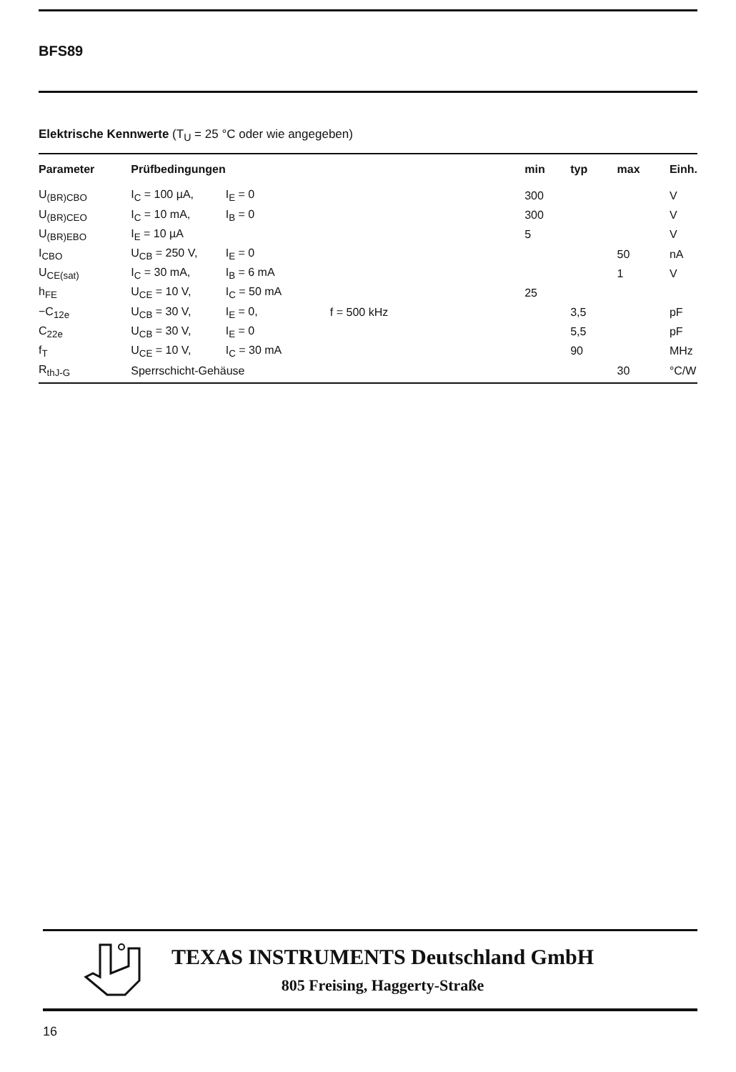BFS89
Elektrische Kennwerte (T<sub>U</sub> = 25 °C oder wie angegeben)
| Parameter | Prüfbedingungen | | | min | typ | max | Einh. |
| --- | --- | --- | --- | --- | --- | --- | --- |
| U<sub>(BR)CBO</sub> | I<sub>C</sub> = 100 µA, | I<sub>E</sub> = 0 | | 300 | | | V |
| U<sub>(BR)CEO</sub> | I<sub>C</sub> = 10 mA, | I<sub>B</sub> = 0 | | 300 | | | V |
| U<sub>(BR)EBO</sub> | I<sub>E</sub> = 10 µA | | | 5 | | | V |
| I<sub>CBO</sub> | U<sub>CB</sub> = 250 V, | I<sub>E</sub> = 0 | | | | 50 | nA |
| U<sub>CE(sat)</sub> | I<sub>C</sub> = 30 mA, | I<sub>B</sub> = 6 mA | | | | 1 | V |
| h<sub>FE</sub> | U<sub>CE</sub> = 10 V, | I<sub>C</sub> = 50 mA | | 25 | | | |
| −C<sub>12e</sub> | U<sub>CB</sub> = 30 V, | I<sub>E</sub> = 0, | f = 500 kHz | | 3,5 | | pF |
| C<sub>22e</sub> | U<sub>CB</sub> = 30 V, | I<sub>E</sub> = 0 | | | 5,5 | | pF |
| f<sub>T</sub> | U<sub>CE</sub> = 10 V, | I<sub>C</sub> = 30 mA | | | 90 | | MHz |
| R<sub>thJ-G</sub> | Sperrschicht-Gehäuse | | | | | 30 | °C/W |
TEXAS INSTRUMENTS Deutschland GmbH
805 Freising, Haggerty-Straße
16